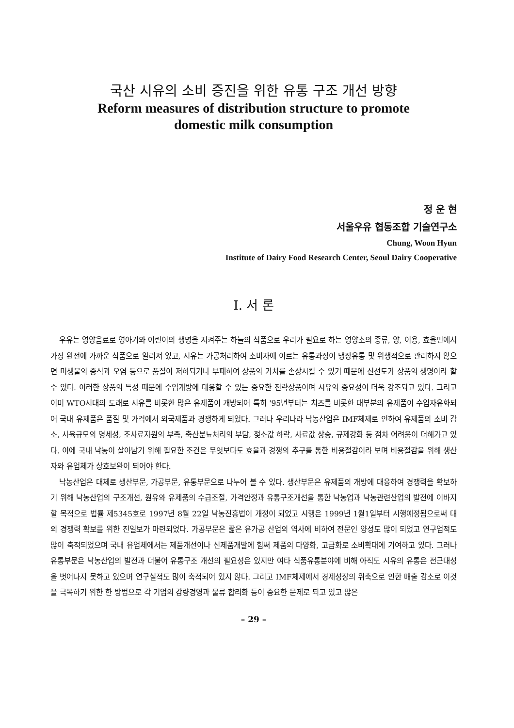국산 시유의 소비 증진을 위한 유통 구조 개선 방향
Reform measures of distribution structure to promote
domestic milk consumption
정 운 현
서울우유 협동조합 기술연구소
Chung, Woon Hyun
Institute of Dairy Food Research Center, Seoul Dairy Cooperative
Ⅰ. 서 론
우유는 영양음료로 영아기와 어린이의 생명을 지켜주는 하늘의 식품으로 우리가 필요로 하는 영양소의 종류, 양, 이용, 효율면에서 가장 완전에 가까운 식품으로 알려져 있고, 시유는 가공처리하여 소비자에 이르는 유통과정이 냉장유통 및 위생적으로 관리하지 않으면 미생물의 증식과 오염 등으로 품질이 저하되거나 부패하여 상품의 가치를 손상시킬 수 있기 때문에 신선도가 상품의 생명이라 할 수 있다. 이러한 상품의 특성 때문에 수입개방에 대응할 수 있는 중요한 전략상품이며 시유의 중요성이 더욱 강조되고 있다. 그리고 이미 WTO시대의 도래로 시유를 비롯한 많은 유제품이 개방되어 특히 '95년부터는 치즈를 비롯한 대부분의 유제품이 수입자유화되어 국내 유제품은 품질 및 가격에서 외국제품과 경쟁하게 되었다. 그러나 우리나라 낙농산업은 IMF체제로 인하여 유제품의 소비 감소, 사육규모의 영세성, 조사료자원의 부족, 축산분뇨처리의 부담, 젖소값 하락, 사료값 상승, 규제강화 등 점차 어려움이 더해가고 있다. 이에 국내 낙농이 살아남기 위해 필요한 조건은 무엇보다도 효율과 경쟁의 추구를 통한 비용절감이라 보며 비용절감을 위해 생산자와 유업체가 상호보완이 되어야 한다.
낙농산업은 대체로 생산부문, 가공부문, 유통부문으로 나누어 볼 수 있다. 생산부문은 유제품의 개방에 대응하여 경쟁력을 확보하기 위해 낙농산업의 구조개선, 원유와 유제품의 수급조절, 가격안정과 유통구조개선을 통한 낙농업과 낙농관련산업의 발전에 이바지할 목적으로 법률 제5345호로 1997년 8월 22일 낙농진흥법이 개정이 되었고 시행은 1999년 1월1일부터 시행예정됨으로써 대외 경쟁력 확보를 위한 진일보가 마련되었다. 가공부문은 짧은 유가공 산업의 역사에 비하여 전문인 양성도 많이 되었고 연구업적도 많이 축적되었으며 국내 유업체에서는 제품개선이나 신제품개발에 힘써 제품의 다양화, 고급화로 소비확대에 기여하고 있다. 그러나 유통부문은 낙농산업의 발전과 더불어 유통구조 개선의 필요성은 있지만 여타 식품유통분야에 비해 아직도 시유의 유통은 전근대성을 벗어나지 못하고 있으며 연구실적도 많이 축적되어 있지 않다. 그리고 IMF체제에서 경제성장의 위축으로 인한 매출 감소로 이것을 극복하기 위한 한 방법으로 각 기업의 감량경영과 물류 합리화 등이 중요한 문제로 되고 있고 많은
– 29 –